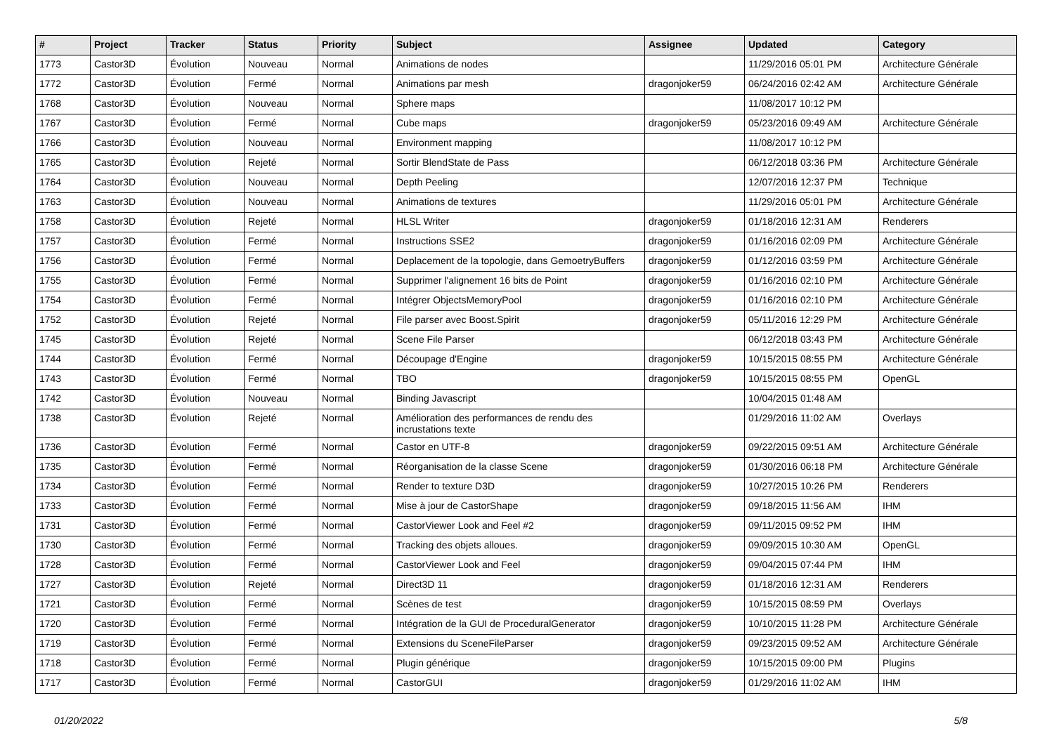| # | Project | Tracker | Status | Priority | Subject | Assignee | Updated | Category |
| --- | --- | --- | --- | --- | --- | --- | --- | --- |
| 1773 | Castor3D | Évolution | Nouveau | Normal | Animations de nodes | | 11/29/2016 05:01 PM | Architecture Générale |
| 1772 | Castor3D | Évolution | Fermé | Normal | Animations par mesh | dragonjoker59 | 06/24/2016 02:42 AM | Architecture Générale |
| 1768 | Castor3D | Évolution | Nouveau | Normal | Sphere maps | | 11/08/2017 10:12 PM | |
| 1767 | Castor3D | Évolution | Fermé | Normal | Cube maps | dragonjoker59 | 05/23/2016 09:49 AM | Architecture Générale |
| 1766 | Castor3D | Évolution | Nouveau | Normal | Environment mapping | | 11/08/2017 10:12 PM | |
| 1765 | Castor3D | Évolution | Rejeté | Normal | Sortir BlendState de Pass | | 06/12/2018 03:36 PM | Architecture Générale |
| 1764 | Castor3D | Évolution | Nouveau | Normal | Depth Peeling | | 12/07/2016 12:37 PM | Technique |
| 1763 | Castor3D | Évolution | Nouveau | Normal | Animations de textures | | 11/29/2016 05:01 PM | Architecture Générale |
| 1758 | Castor3D | Évolution | Rejeté | Normal | HLSL Writer | dragonjoker59 | 01/18/2016 12:31 AM | Renderers |
| 1757 | Castor3D | Évolution | Fermé | Normal | Instructions SSE2 | dragonjoker59 | 01/16/2016 02:09 PM | Architecture Générale |
| 1756 | Castor3D | Évolution | Fermé | Normal | Deplacement de la topologie, dans GemoetryBuffers | dragonjoker59 | 01/12/2016 03:59 PM | Architecture Générale |
| 1755 | Castor3D | Évolution | Fermé | Normal | Supprimer l'alignement 16 bits de Point | dragonjoker59 | 01/16/2016 02:10 PM | Architecture Générale |
| 1754 | Castor3D | Évolution | Fermé | Normal | Intégrer ObjectsMemoryPool | dragonjoker59 | 01/16/2016 02:10 PM | Architecture Générale |
| 1752 | Castor3D | Évolution | Rejeté | Normal | File parser avec Boost.Spirit | dragonjoker59 | 05/11/2016 12:29 PM | Architecture Générale |
| 1745 | Castor3D | Évolution | Rejeté | Normal | Scene File Parser | | 06/12/2018 03:43 PM | Architecture Générale |
| 1744 | Castor3D | Évolution | Fermé | Normal | Découpage d'Engine | dragonjoker59 | 10/15/2015 08:55 PM | Architecture Générale |
| 1743 | Castor3D | Évolution | Fermé | Normal | TBO | dragonjoker59 | 10/15/2015 08:55 PM | OpenGL |
| 1742 | Castor3D | Évolution | Nouveau | Normal | Binding Javascript | | 10/04/2015 01:48 AM | |
| 1738 | Castor3D | Évolution | Rejeté | Normal | Amélioration des performances de rendu des incrustations texte | | 01/29/2016 11:02 AM | Overlays |
| 1736 | Castor3D | Évolution | Fermé | Normal | Castor en UTF-8 | dragonjoker59 | 09/22/2015 09:51 AM | Architecture Générale |
| 1735 | Castor3D | Évolution | Fermé | Normal | Réorganisation de la classe Scene | dragonjoker59 | 01/30/2016 06:18 PM | Architecture Générale |
| 1734 | Castor3D | Évolution | Fermé | Normal | Render to texture D3D | dragonjoker59 | 10/27/2015 10:26 PM | Renderers |
| 1733 | Castor3D | Évolution | Fermé | Normal | Mise à jour de CastorShape | dragonjoker59 | 09/18/2015 11:56 AM | IHM |
| 1731 | Castor3D | Évolution | Fermé | Normal | CastorViewer Look and Feel #2 | dragonjoker59 | 09/11/2015 09:52 PM | IHM |
| 1730 | Castor3D | Évolution | Fermé | Normal | Tracking des objets alloues. | dragonjoker59 | 09/09/2015 10:30 AM | OpenGL |
| 1728 | Castor3D | Évolution | Fermé | Normal | CastorViewer Look and Feel | dragonjoker59 | 09/04/2015 07:44 PM | IHM |
| 1727 | Castor3D | Évolution | Rejeté | Normal | Direct3D 11 | dragonjoker59 | 01/18/2016 12:31 AM | Renderers |
| 1721 | Castor3D | Évolution | Fermé | Normal | Scènes de test | dragonjoker59 | 10/15/2015 08:59 PM | Overlays |
| 1720 | Castor3D | Évolution | Fermé | Normal | Intégration de la GUI de ProceduralGenerator | dragonjoker59 | 10/10/2015 11:28 PM | Architecture Générale |
| 1719 | Castor3D | Évolution | Fermé | Normal | Extensions du SceneFileParser | dragonjoker59 | 09/23/2015 09:52 AM | Architecture Générale |
| 1718 | Castor3D | Évolution | Fermé | Normal | Plugin générique | dragonjoker59 | 10/15/2015 09:00 PM | Plugins |
| 1717 | Castor3D | Évolution | Fermé | Normal | CastorGUI | dragonjoker59 | 01/29/2016 11:02 AM | IHM |
01/20/2022 5/8